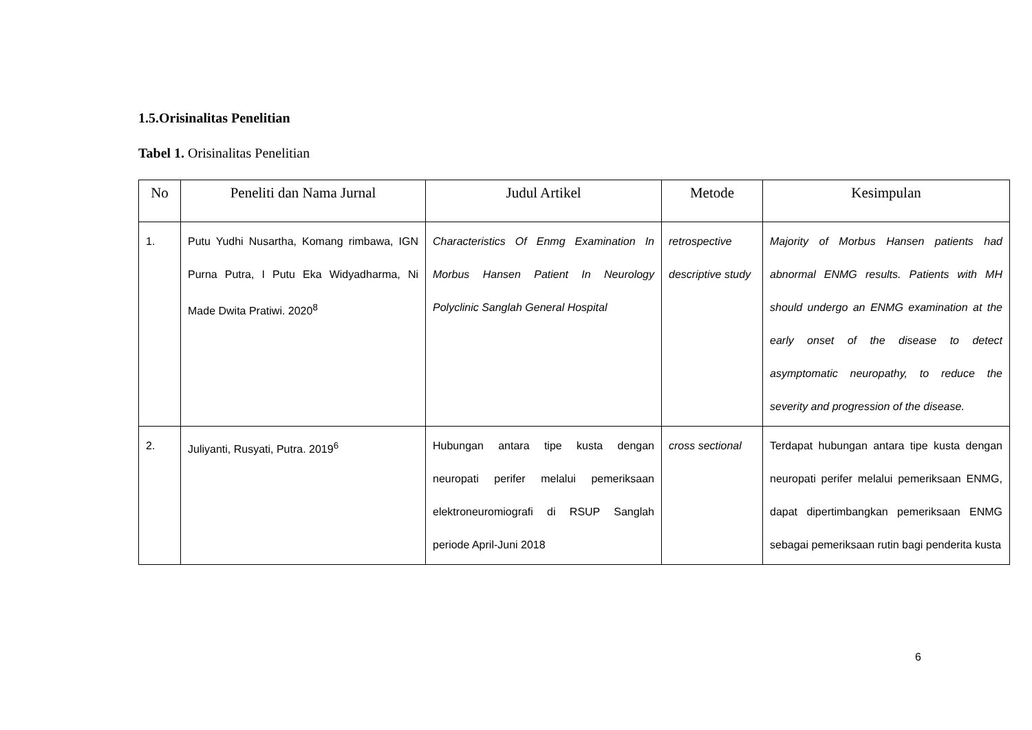1.5.Orisinalitas Penelitian
Tabel 1. Orisinalitas Penelitian
| No | Peneliti dan Nama Jurnal | Judul Artikel | Metode | Kesimpulan |
| --- | --- | --- | --- | --- |
| 1. | Putu Yudhi Nusartha, Komang rimbawa, IGN Purna Putra, I Putu Eka Widyadharma, Ni Made Dwita Pratiwi. 2020<sup>8</sup> | Characteristics Of Enmg Examination In Morbus Hansen Patient In Neurology Polyclinic Sanglah General Hospital | retrospective descriptive study | Majority of Morbus Hansen patients had abnormal ENMG results. Patients with MH should undergo an ENMG examination at the early onset of the disease to detect asymptomatic neuropathy, to reduce the severity and progression of the disease. |
| 2. | Juliyanti, Rusyati, Putra. 2019<sup>6</sup> | Hubungan antara tipe kusta dengan neuropati perifer melalui pemeriksaan elektroneuromiografi di RSUP Sanglah periode April-Juni 2018 | cross sectional | Terdapat hubungan antara tipe kusta dengan neuropati perifer melalui pemeriksaan ENMG, dapat dipertimbangkan pemeriksaan ENMG sebagai pemeriksaan rutin bagi penderita kusta |
6